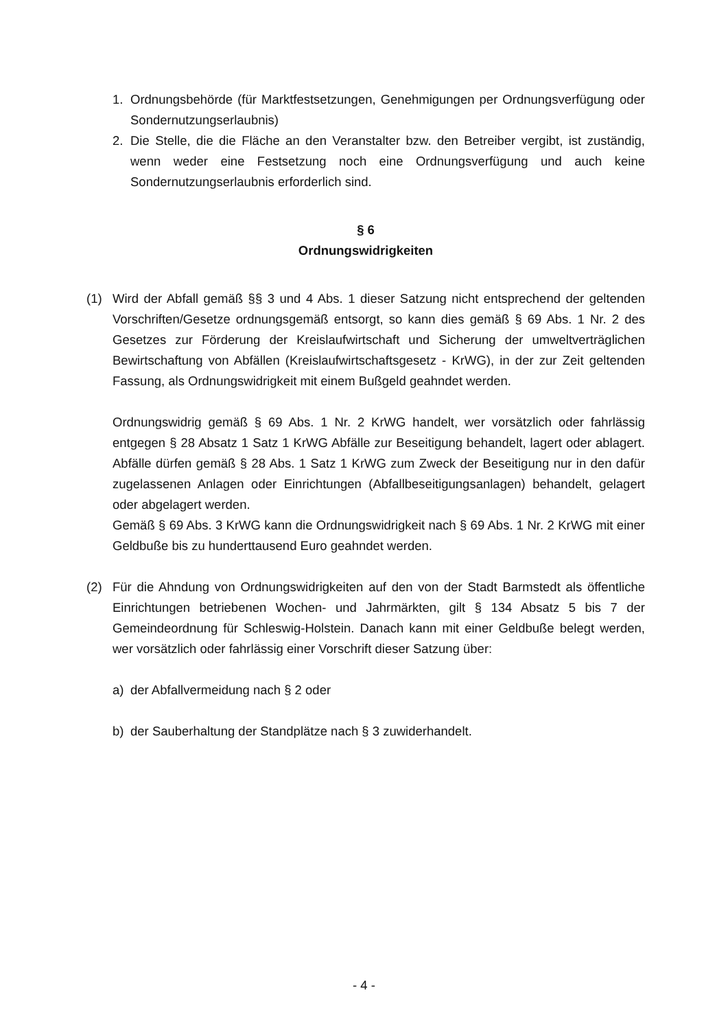1. Ordnungsbehörde (für Marktfestsetzungen, Genehmigungen per Ordnungsverfügung oder Sondernutzungserlaubnis)
2. Die Stelle, die die Fläche an den Veranstalter bzw. den Betreiber vergibt, ist zuständig, wenn weder eine Festsetzung noch eine Ordnungsverfügung und auch keine Sondernutzungserlaubnis erforderlich sind.
§ 6
Ordnungswidrigkeiten
(1) Wird der Abfall gemäß §§ 3 und 4 Abs. 1 dieser Satzung nicht entsprechend der geltenden Vorschriften/Gesetze ordnungsgemäß entsorgt, so kann dies gemäß § 69 Abs. 1 Nr. 2 des Gesetzes zur Förderung der Kreislaufwirtschaft und Sicherung der umweltverträglichen Bewirtschaftung von Abfällen (Kreislaufwirtschaftsgesetz - KrWG), in der zur Zeit geltenden Fassung, als Ordnungswidrigkeit mit einem Bußgeld geahndet werden.
Ordnungswidrig gemäß § 69 Abs. 1 Nr. 2 KrWG handelt, wer vorsätzlich oder fahrlässig entgegen § 28 Absatz 1 Satz 1 KrWG Abfälle zur Beseitigung behandelt, lagert oder ablagert. Abfälle dürfen gemäß § 28 Abs. 1 Satz 1 KrWG zum Zweck der Beseitigung nur in den dafür zugelassenen Anlagen oder Einrichtungen (Abfallbeseitigungsanlagen) behandelt, gelagert oder abgelagert werden.
Gemäß § 69 Abs. 3 KrWG kann die Ordnungswidrigkeit nach § 69 Abs. 1 Nr. 2 KrWG mit einer Geldbuße bis zu hunderttausend Euro geahndet werden.
(2) Für die Ahndung von Ordnungswidrigkeiten auf den von der Stadt Barmstedt als öffentliche Einrichtungen betriebenen Wochen- und Jahrmärkten, gilt § 134 Absatz 5 bis 7 der Gemeindeordnung für Schleswig-Holstein. Danach kann mit einer Geldbuße belegt werden, wer vorsätzlich oder fahrlässig einer Vorschrift dieser Satzung über:
a) der Abfallvermeidung nach § 2 oder
b) der Sauberhaltung der Standplätze nach § 3 zuwiderhandelt.
- 4 -